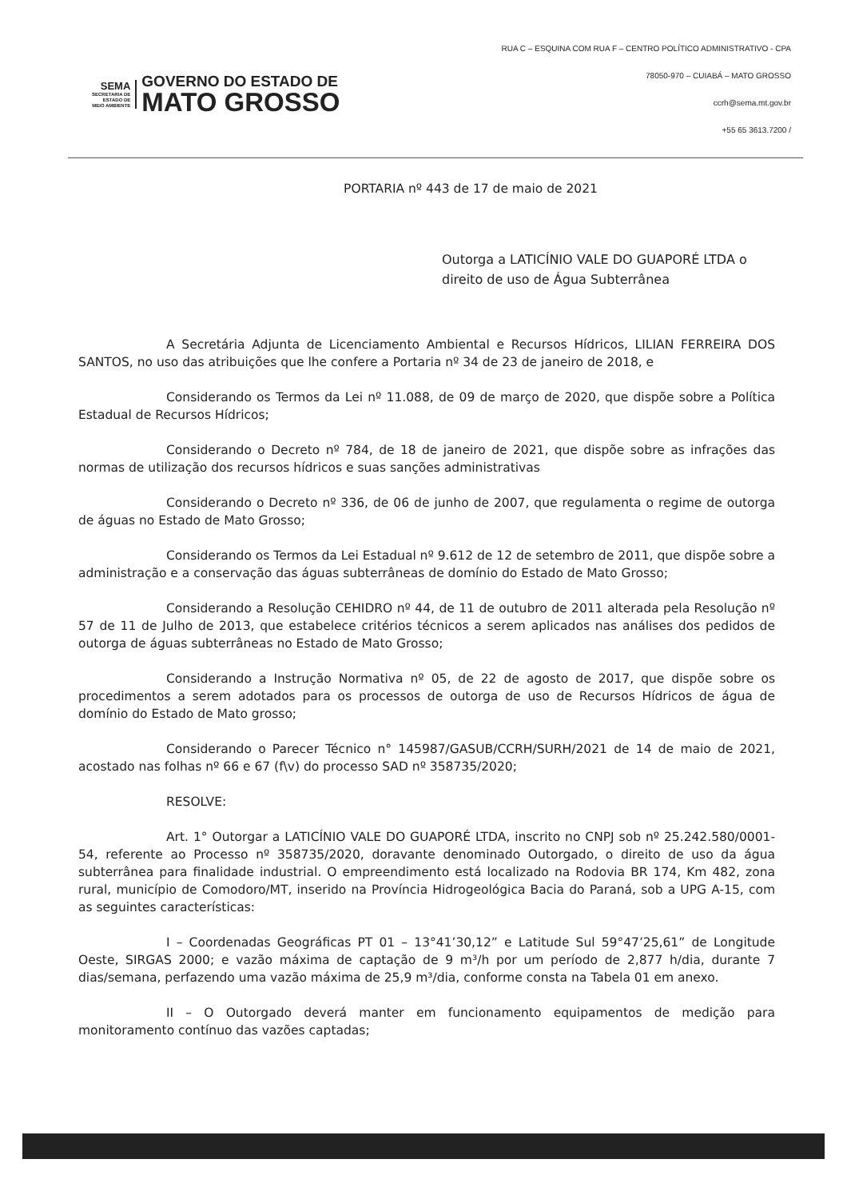RUA C – ESQUINA COM RUA F – CENTRO POLÍTICO ADMINISTRATIVO - CPA
78050-970 – CUIABÁ – MATO GROSSO
ccrh@sema.mt.gov.br
+55 65 3613.7200 /
SEMA
SECRETARIA DE
ESTADO DE
MEIO AMBIENTE
GOVERNO DO ESTADO DE
MATO GROSSO
PORTARIA nº 443 de 17 de maio de 2021
Outorga a LATICÍNIO VALE DO GUAPORÉ LTDA o direito de uso de Água Subterrânea
A Secretária Adjunta de Licenciamento Ambiental e Recursos Hídricos, LILIAN FERREIRA DOS SANTOS, no uso das atribuições que lhe confere a Portaria nº 34 de 23 de janeiro de 2018, e
Considerando os Termos da Lei nº 11.088, de 09 de março de 2020, que dispõe sobre a Política Estadual de Recursos Hídricos;
Considerando o Decreto nº 784, de 18 de janeiro de 2021, que dispõe sobre as infrações das normas de utilização dos recursos hídricos e suas sanções administrativas
Considerando o Decreto nº 336, de 06 de junho de 2007, que regulamenta o regime de outorga de águas no Estado de Mato Grosso;
Considerando os Termos da Lei Estadual nº 9.612 de 12 de setembro de 2011, que dispõe sobre a administração e a conservação das águas subterrâneas de domínio do Estado de Mato Grosso;
Considerando a Resolução CEHIDRO nº 44, de 11 de outubro de 2011 alterada pela Resolução nº 57 de 11 de Julho de 2013, que estabelece critérios técnicos a serem aplicados nas análises dos pedidos de outorga de águas subterrâneas no Estado de Mato Grosso;
Considerando a Instrução Normativa nº 05, de 22 de agosto de 2017, que dispõe sobre os procedimentos a serem adotados para os processos de outorga de uso de Recursos Hídricos de água de domínio do Estado de Mato grosso;
Considerando o Parecer Técnico n° 145987/GASUB/CCRH/SURH/2021 de 14 de maio de 2021, acostado nas folhas nº 66 e 67 (f\v) do processo SAD nº 358735/2020;
RESOLVE:
Art. 1° Outorgar a LATICÍNIO VALE DO GUAPORÉ LTDA, inscrito no CNPJ sob nº 25.242.580/0001-54, referente ao Processo nº 358735/2020, doravante denominado Outorgado, o direito de uso da água subterrânea para finalidade industrial. O empreendimento está localizado na Rodovia BR 174, Km 482, zona rural, município de Comodoro/MT, inserido na Província Hidrogeológica Bacia do Paraná, sob a UPG A-15, com as seguintes características:
I – Coordenadas Geográficas PT 01 – 13°41’30,12” e Latitude Sul 59°47’25,61” de Longitude Oeste, SIRGAS 2000; e vazão máxima de captação de 9 m³/h por um período de 2,877 h/dia, durante 7 dias/semana, perfazendo uma vazão máxima de 25,9 m³/dia, conforme consta na Tabela 01 em anexo.
II – O Outorgado deverá manter em funcionamento equipamentos de medição para monitoramento contínuo das vazões captadas;